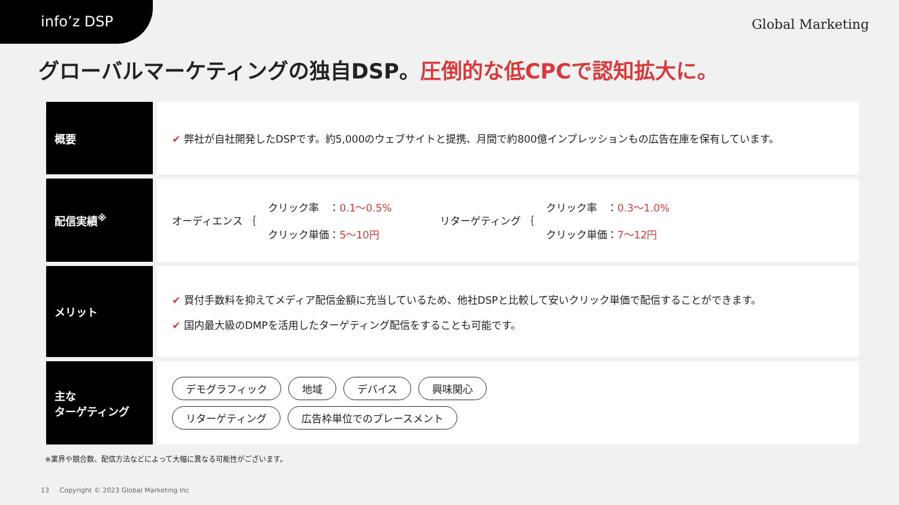info’z DSP
Global Marketing
グローバルマーケティングの独自DSP。圧倒的な低CPCで認知拡大に。
| 概要 | ✔ 弊社が自社開発したDSPです。約5,000のウェブサイトと提携、月間で約800億インプレッションもの広告在庫を保有しています。 |
| 配信実績<sup>※</sup> | オーディエンス ｛ クリック率 ： 0.1〜0.5% クリック単価： 5〜10円 リターゲティング ｛ クリック率 ： 0.3〜1.0% クリック単価： 7〜12円 |
| メリット | ✔ 買付手数料を抑えてメディア配信金額に充当しているため、他社DSPと比較して安いクリック単価で配信することができます。 ✔ 国内最大級のDMPを活用したターゲティング配信をすることも可能です。 |
| 主な ターゲティング | デモグラフィック 地域 デバイス 興味関心 リターゲティング 広告枠単位でのプレースメント |
※業界や競合数、配信方法などによって大幅に異なる可能性がございます。
13 Copyright © 2023 Global Marketing Inc